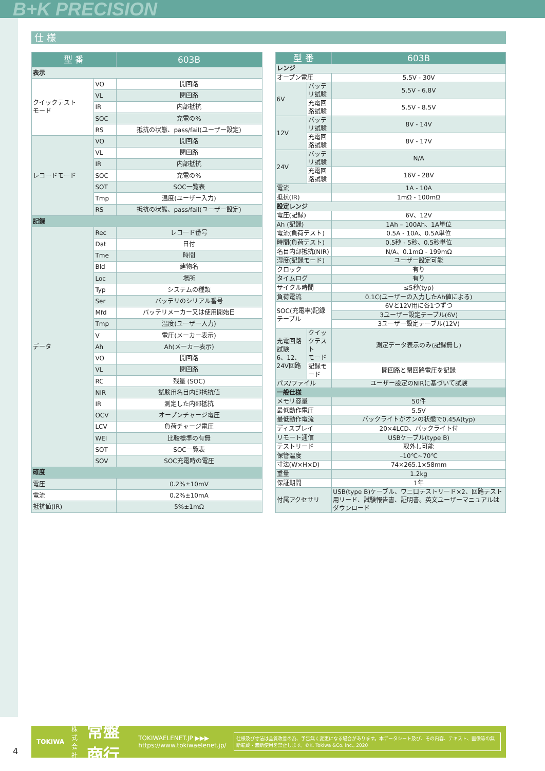B+K PRECISION
仕 様
| 型 番 | | 603B |
| --- | --- | --- |
| 表示 | | |
| クイックテスト モード | VO | 開回路 |
| | VL | 閉回路 |
| | IR | 内部抵抗 |
| | SOC | 充電の% |
| | RS | 抵抗の状態、pass/fail(ユーザー設定) |
| レコードモード | VO | 開回路 |
| | VL | 閉回路 |
| | IR | 内部抵抗 |
| | SOC | 充電の% |
| | SOT | SOC一覧表 |
| | Tmp | 温度(ユーザー入力) |
| | RS | 抵抗の状態、pass/fail(ユーザー設定) |
| 記録 | | |
| データ | Rec | レコード番号 |
| | Dat | 日付 |
| | Tme | 時間 |
| | Bld | 建物名 |
| | Loc | 場所 |
| | Typ | システムの種類 |
| | Ser | バッテリのシリアル番号 |
| | Mfd | バッテリメーカー又は使用開始日 |
| | Tmp | 温度(ユーザー入力) |
| | V | 電圧(メーカー表示) |
| | Ah | Ah(メーカー表示) |
| | VO | 開回路 |
| | VL | 閉回路 |
| | RC | 残量 (SOC) |
| | NIR | 試験用名目内部抵抗値 |
| | IR | 測定した内部抵抗 |
| | OCV | オープンチャージ電圧 |
| | LCV | 負荷チャージ電圧 |
| | WEI | 比較標準の有無 |
| | SOT | SOC一覧表 |
| | SOV | SOC充電時の電圧 |
| 確度 | | |
| 電圧 | | 0.2%±10mV |
| 電流 | | 0.2%±10mA |
| 抵抗値(IR) | | 5%±1mΩ |
| 型 番 | | 603B |
| --- | --- | --- |
| レンジ | | |
| オープン電圧 | | 5.5V - 30V |
| 6V | バッテリ試験 | 5.5V - 6.8V |
| | 充電回路試験 | 5.5V - 8.5V |
| 12V | バッテリ試験 | 8V - 14V |
| | 充電回路試験 | 8V - 17V |
| 24V | バッテリ試験 | N/A |
| | 充電回路試験 | 16V - 28V |
| 電流 | | 1A - 10A |
| 抵抗(IR) | | 1mΩ - 100mΩ |
| 設定レンジ | | |
| 電圧(記録) | | 6V、12V |
| Ah (記録) | | 1Ah – 100Ah、1A単位 |
| 電流(負荷テスト) | | 0.5A - 10A、0.5A単位 |
| 時間(負荷テスト) | | 0.5秒 - 5秒、0.5秒単位 |
| 名目内部抵抗(NIR) | | N/A、0.1mΩ - 199mΩ |
| 湿度(記録モード) | | ユーザー設定可能 |
| クロック | | 有り |
| タイムログ | | 有り |
| サイクル時間 | | ≤5秒(typ) |
| 負荷電流 | | 0.1C(ユーザーの入力したAh値による) |
| SOC(充電率)記録テーブル | | 6Vと12V用に各1つずつ |
| | | 3ユーザー設定テーブル(6V) |
| | | 3ユーザー設定テーブル(12V) |
| 充電回路試験 6、12、24V回路 | クイックテスト モード | 測定データ表示のみ(記録無し) |
| | 記録モード | 開回路と閉回路電圧を記録 |
| パス/ファイル | | ユーザー設定のNIRに基づいて試験 |
| 一般仕様 | | |
| メモリ容量 | | 50件 |
| 最低動作電圧 | | 5.5V |
| 最低動作電流 | | バックライトがオンの状態で0.45A(typ) |
| ディスプレイ | | 20×4LCD、バックライト付 |
| リモート通信 | | USBケーブル(type B) |
| テストリード | | 取外し可能 |
| 保管温度 | | –10℃~70℃ |
| 寸法(W×H×D) | | 74×265.1×58mm |
| 重量 | | 1.2kg |
| 保証期間 | | 1年 |
| 付属アクセサリ | | USB(type B)ケーブル、ワニ口テストリード×2、回路テスト用リード、試験報告書、証明書。英文ユーザーマニュアルはダウンロード |
TOKIWA 株式
会社 常盤商行 TOKIWAELENET.JP ▶▶▶
https://www.tokiwaelenet.jp/ 仕様及び寸法は品質改善の為、予告無く変更になる場合があります。本データシート及び、その内容、テキスト、画像等の無断転載・無断使用を禁止します。©K. Tokiwa &Co. inc., 2020
4